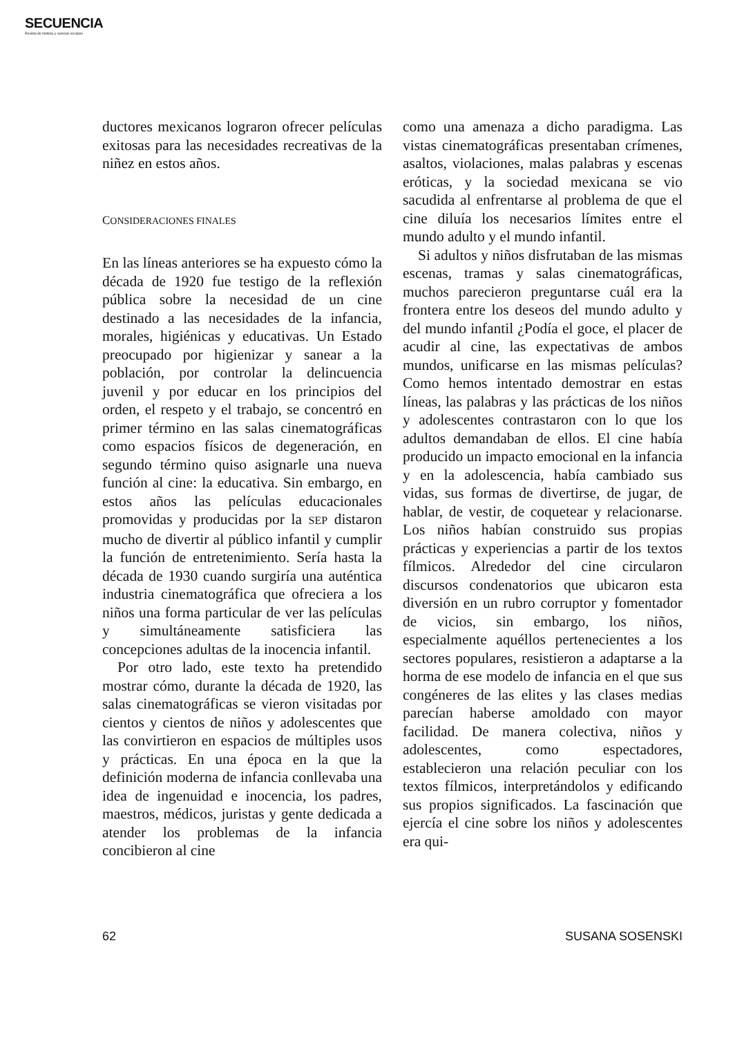SECUENCIA
Revista de historia y ciencias sociales
ductores mexicanos lograron ofrecer películas exitosas para las necesidades recreativas de la niñez en estos años.
CONSIDERACIONES FINALES
En las líneas anteriores se ha expuesto cómo la década de 1920 fue testigo de la reflexión pública sobre la necesidad de un cine destinado a las necesidades de la infancia, morales, higiénicas y educativas. Un Estado preocupado por higienizar y sanear a la población, por controlar la delincuencia juvenil y por educar en los principios del orden, el respeto y el trabajo, se concentró en primer término en las salas cinematográficas como espacios físicos de degeneración, en segundo término quiso asignarle una nueva función al cine: la educativa. Sin embargo, en estos años las películas educacionales promovidas y producidas por la SEP distaron mucho de divertir al público infantil y cumplir la función de entretenimiento. Sería hasta la década de 1930 cuando surgiría una auténtica industria cinematográfica que ofreciera a los niños una forma particular de ver las películas y simultáneamente satisficiera las concepciones adultas de la inocencia infantil.
Por otro lado, este texto ha pretendido mostrar cómo, durante la década de 1920, las salas cinematográficas se vieron visitadas por cientos y cientos de niños y adolescentes que las convirtieron en espacios de múltiples usos y prácticas. En una época en la que la definición moderna de infancia conllevaba una idea de ingenuidad e inocencia, los padres, maestros, médicos, juristas y gente dedicada a atender los problemas de la infancia concibieron al cine
como una amenaza a dicho paradigma. Las vistas cinematográficas presentaban crímenes, asaltos, violaciones, malas palabras y escenas eróticas, y la sociedad mexicana se vio sacudida al enfrentarse al problema de que el cine diluía los necesarios límites entre el mundo adulto y el mundo infantil.
Si adultos y niños disfrutaban de las mismas escenas, tramas y salas cinematográficas, muchos parecieron preguntarse cuál era la frontera entre los deseos del mundo adulto y del mundo infantil ¿Podía el goce, el placer de acudir al cine, las expectativas de ambos mundos, unificarse en las mismas películas? Como hemos intentado demostrar en estas líneas, las palabras y las prácticas de los niños y adolescentes contrastaron con lo que los adultos demandaban de ellos. El cine había producido un impacto emocional en la infancia y en la adolescencia, había cambiado sus vidas, sus formas de divertirse, de jugar, de hablar, de vestir, de coquetear y relacionarse. Los niños habían construido sus propias prácticas y experiencias a partir de los textos fílmicos. Alrededor del cine circularon discursos condenatorios que ubicaron esta diversión en un rubro corruptor y fomentador de vicios, sin embargo, los niños, especialmente aquéllos pertenecientes a los sectores populares, resistieron a adaptarse a la horma de ese modelo de infancia en el que sus congéneres de las elites y las clases medias parecían haberse amoldado con mayor facilidad. De manera colectiva, niños y adolescentes, como espectadores, establecieron una relación peculiar con los textos fílmicos, interpretándolos y edificando sus propios significados. La fascinación que ejercía el cine sobre los niños y adolescentes era qui-
62 SUSANA SOSENSKI